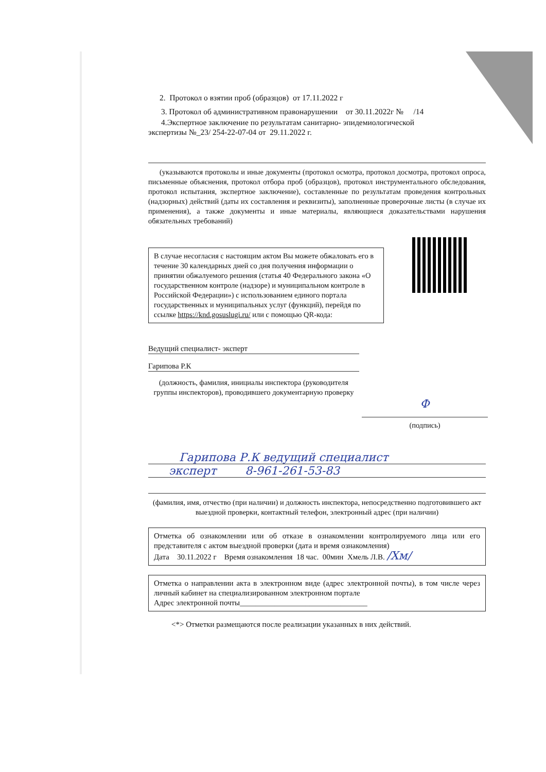2. Протокол о взятии проб (образцов) от 17.11.2022 г
3. Протокол об административном правонарушении от 30.11.2022г № /14
4.Экспертное заключение по результатам санитарно- эпидемиологической
экспертизы №_23/ 254-22-07-04 от 29.11.2022 г.
(указываются протоколы и иные документы (протокол осмотра, протокол досмотра, протокол опроса, письменные объяснения, протокол отбора проб (образцов), протокол инструментального обследования, протокол испытания, экспертное заключение), составленные по результатам проведения контрольных (надзорных) действий (даты их составления и реквизиты), заполненные проверочные листы (в случае их применения), а также документы и иные материалы, являющиеся доказательствами нарушения обязательных требований)
В случае несогласия с настоящим актом Вы можете обжаловать его в течение 30 календарных дней со дня получения информации о принятии обжалуемого решения (статья 40 Федерального закона «О государственном контроле (надзоре) и муниципальном контроле в Российской Федерации») с использованием единого портала государственных и муниципальных услуг (функций), перейдя по ссылке https://knd.gosuslugi.ru/ или с помощью QR-кода:
Ведущий специалист- эксперт
Гарипова Р.К
(должность, фамилия, инициалы инспектора (руководителя группы инспекторов), проводившего документарную проверку
Ф
(подпись)
Гарипова Р.К ведущий специалист
эксперт 8-961-261-53-83
(фамилия, имя, отчество (при наличии) и должность инспектора, непосредственно подготовившего акт выездной проверки, контактный телефон, электронный адрес (при наличии)
Отметка об ознакомлении или об отказе в ознакомлении контролируемого лица или его представителя с актом выездной проверки (дата и время ознакомления)
Дата 30.11.2022 г Время ознакомления 18 час. 00мин Хмель Л.В. /Хм/
Отметка о направлении акта в электронном виде (адрес электронной почты), в том числе через личный кабинет на специализированном электронном портале
Адрес электронной почты_________________________________
<*> Отметки размещаются после реализации указанных в них действий.